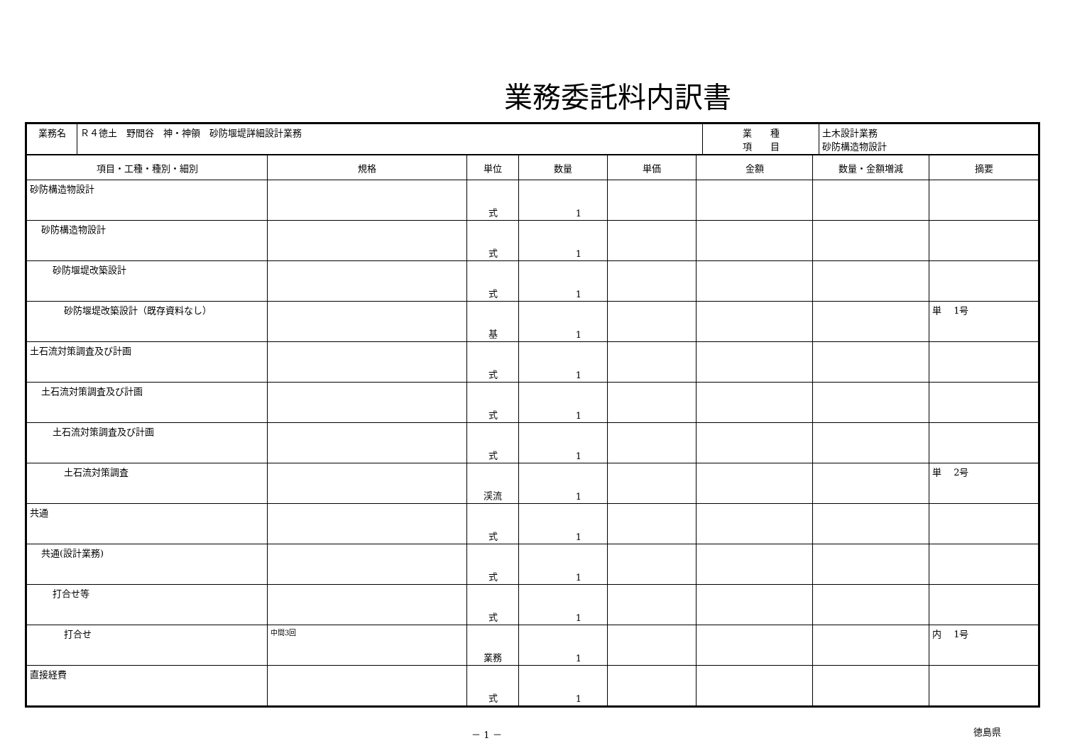業務委託料内訳書
| 業務名 | Ｒ４徳土 野間谷 神・神領 砂防堰堤詳細設計業務 | 業 種 項 目 | 土木設計業務 砂防構造物設計 |
| 項目・工種・種別・細別 | 規格 | 単位 | 数量 | 単価 | 金額 | 数量・金額増減 | 摘要 |
| --- | --- | --- | --- | --- | --- | --- | --- |
| 砂防構造物設計 | | 式 | 1 | | | | |
| 砂防構造物設計 | | 式 | 1 | | | | |
| 砂防堰堤改築設計 | | 式 | 1 | | | | |
| 砂防堰堤改築設計（既存資料なし） | | 基 | 1 | | | | 単 1号 |
| 土石流対策調査及び計画 | | 式 | 1 | | | | |
| 土石流対策調査及び計画 | | 式 | 1 | | | | |
| 土石流対策調査及び計画 | | 式 | 1 | | | | |
| 土石流対策調査 | | 渓流 | 1 | | | | 単 2号 |
| 共通 | | 式 | 1 | | | | |
| 共通(設計業務) | | 式 | 1 | | | | |
| 打合せ等 | | 式 | 1 | | | | |
| 打合せ | 中間3回 | 業務 | 1 | | | | 内 1号 |
| 直接経費 | | 式 | 1 | | | | |
－ 1 － 徳島県